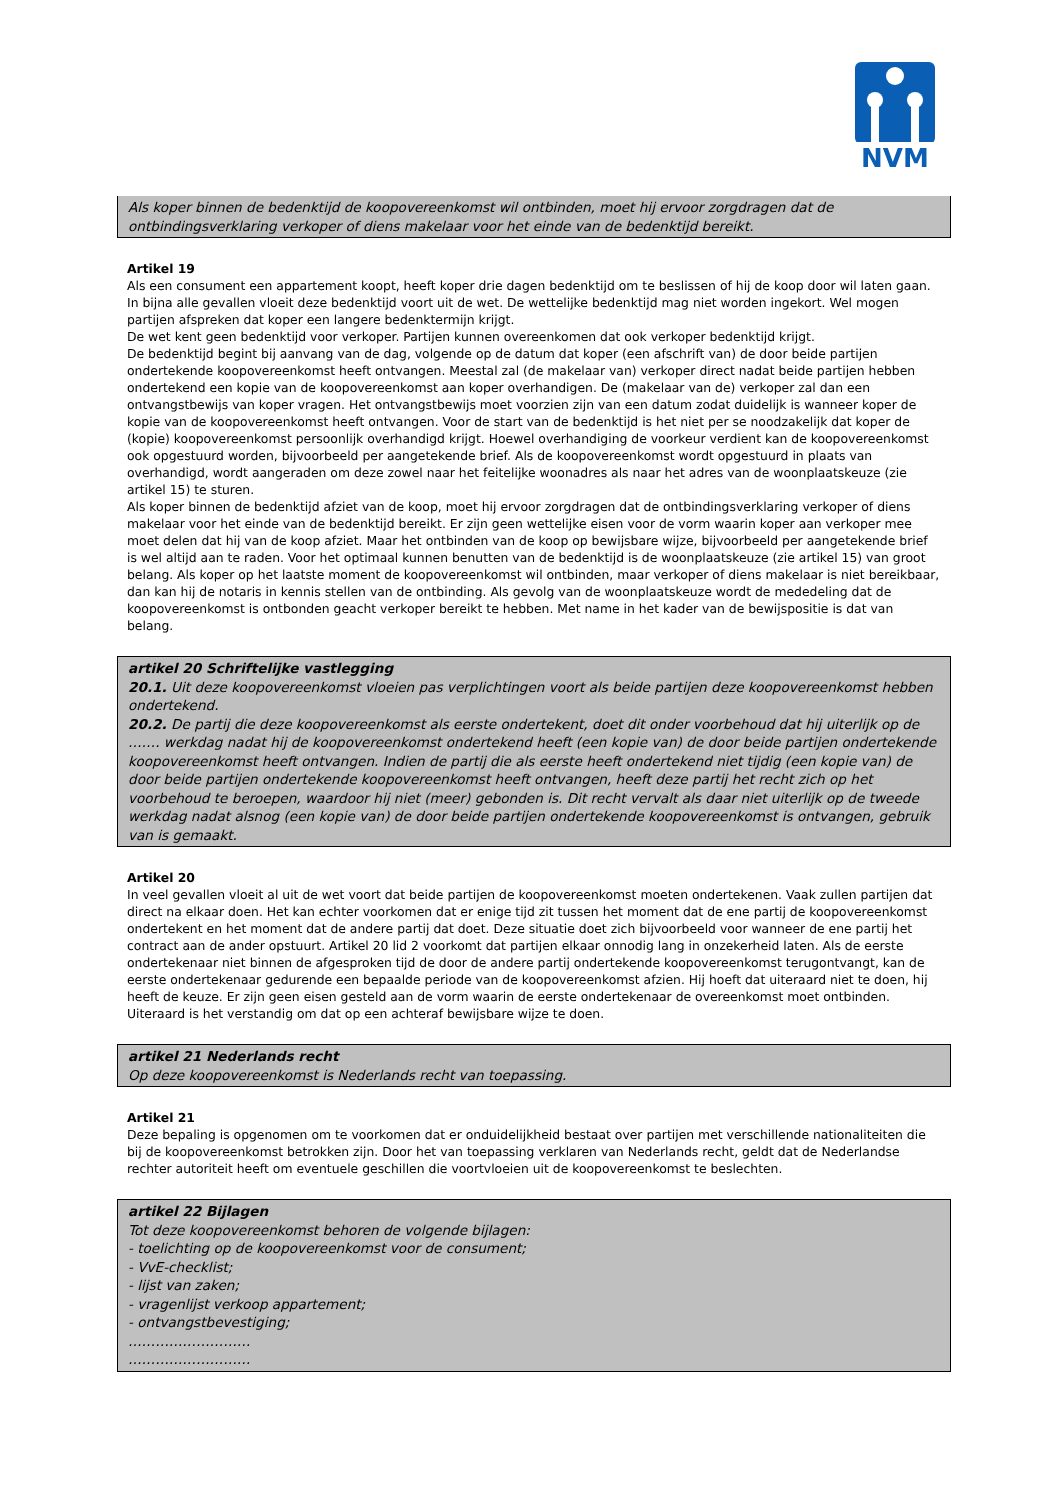NVM
Als koper binnen de bedenktijd de koopovereenkomst wil ontbinden, moet hij ervoor zorgdragen dat de ontbindingsverklaring verkoper of diens makelaar voor het einde van de bedenktijd bereikt.
Artikel 19
Als een consument een appartement koopt, heeft koper drie dagen bedenktijd om te beslissen of hij de koop door wil laten gaan. In bijna alle gevallen vloeit deze bedenktijd voort uit de wet. De wettelijke bedenktijd mag niet worden ingekort. Wel mogen partijen afspreken dat koper een langere bedenktermijn krijgt.
De wet kent geen bedenktijd voor verkoper. Partijen kunnen overeenkomen dat ook verkoper bedenktijd krijgt.
De bedenktijd begint bij aanvang van de dag, volgende op de datum dat koper (een afschrift van) de door beide partijen ondertekende koopovereenkomst heeft ontvangen. Meestal zal (de makelaar van) verkoper direct nadat beide partijen hebben ondertekend een kopie van de koopovereenkomst aan koper overhandigen. De (makelaar van de) verkoper zal dan een ontvangstbewijs van koper vragen. Het ontvangstbewijs moet voorzien zijn van een datum zodat duidelijk is wanneer koper de kopie van de koopovereenkomst heeft ontvangen. Voor de start van de bedenktijd is het niet per se noodzakelijk dat koper de (kopie) koopovereenkomst persoonlijk overhandigd krijgt. Hoewel overhandiging de voorkeur verdient kan de koopovereenkomst ook opgestuurd worden, bijvoorbeeld per aangetekende brief. Als de koopovereenkomst wordt opgestuurd in plaats van overhandigd, wordt aangeraden om deze zowel naar het feitelijke woonadres als naar het adres van de woonplaatskeuze (zie artikel 15) te sturen.
Als koper binnen de bedenktijd afziet van de koop, moet hij ervoor zorgdragen dat de ontbindingsverklaring verkoper of diens makelaar voor het einde van de bedenktijd bereikt. Er zijn geen wettelijke eisen voor de vorm waarin koper aan verkoper mee moet delen dat hij van de koop afziet. Maar het ontbinden van de koop op bewijsbare wijze, bijvoorbeeld per aangetekende brief is wel altijd aan te raden. Voor het optimaal kunnen benutten van de bedenktijd is de woonplaatskeuze (zie artikel 15) van groot belang. Als koper op het laatste moment de koopovereenkomst wil ontbinden, maar verkoper of diens makelaar is niet bereikbaar, dan kan hij de notaris in kennis stellen van de ontbinding. Als gevolg van de woonplaatskeuze wordt de mededeling dat de koopovereenkomst is ontbonden geacht verkoper bereikt te hebben. Met name in het kader van de bewijspositie is dat van belang.
artikel 20 Schriftelijke vastlegging
20.1. Uit deze koopovereenkomst vloeien pas verplichtingen voort als beide partijen deze koopovereenkomst hebben ondertekend.
20.2. De partij die deze koopovereenkomst als eerste ondertekent, doet dit onder voorbehoud dat hij uiterlijk op de ……. werkdag nadat hij de koopovereenkomst ondertekend heeft (een kopie van) de door beide partijen ondertekende koopovereenkomst heeft ontvangen. Indien de partij die als eerste heeft ondertekend niet tijdig (een kopie van) de door beide partijen ondertekende koopovereenkomst heeft ontvangen, heeft deze partij het recht zich op het voorbehoud te beroepen, waardoor hij niet (meer) gebonden is. Dit recht vervalt als daar niet uiterlijk op de tweede werkdag nadat alsnog (een kopie van) de door beide partijen ondertekende koopovereenkomst is ontvangen, gebruik van is gemaakt.
Artikel 20
In veel gevallen vloeit al uit de wet voort dat beide partijen de koopovereenkomst moeten ondertekenen. Vaak zullen partijen dat direct na elkaar doen. Het kan echter voorkomen dat er enige tijd zit tussen het moment dat de ene partij de koopovereenkomst ondertekent en het moment dat de andere partij dat doet. Deze situatie doet zich bijvoorbeeld voor wanneer de ene partij het contract aan de ander opstuurt. Artikel 20 lid 2 voorkomt dat partijen elkaar onnodig lang in onzekerheid laten. Als de eerste ondertekenaar niet binnen de afgesproken tijd de door de andere partij ondertekende koopovereenkomst terugontvangt, kan de eerste ondertekenaar gedurende een bepaalde periode van de koopovereenkomst afzien. Hij hoeft dat uiteraard niet te doen, hij heeft de keuze. Er zijn geen eisen gesteld aan de vorm waarin de eerste ondertekenaar de overeenkomst moet ontbinden. Uiteraard is het verstandig om dat op een achteraf bewijsbare wijze te doen.
artikel 21 Nederlands recht
Op deze koopovereenkomst is Nederlands recht van toepassing.
Artikel 21
Deze bepaling is opgenomen om te voorkomen dat er onduidelijkheid bestaat over partijen met verschillende nationaliteiten die bij de koopovereenkomst betrokken zijn. Door het van toepassing verklaren van Nederlands recht, geldt dat de Nederlandse rechter autoriteit heeft om eventuele geschillen die voortvloeien uit de koopovereenkomst te beslechten.
artikel 22 Bijlagen
Tot deze koopovereenkomst behoren de volgende bijlagen:
- toelichting op de koopovereenkomst voor de consument;
- VvE-checklist;
- lijst van zaken;
- vragenlijst verkoop appartement;
- ontvangstbevestiging;
………………………
………………………